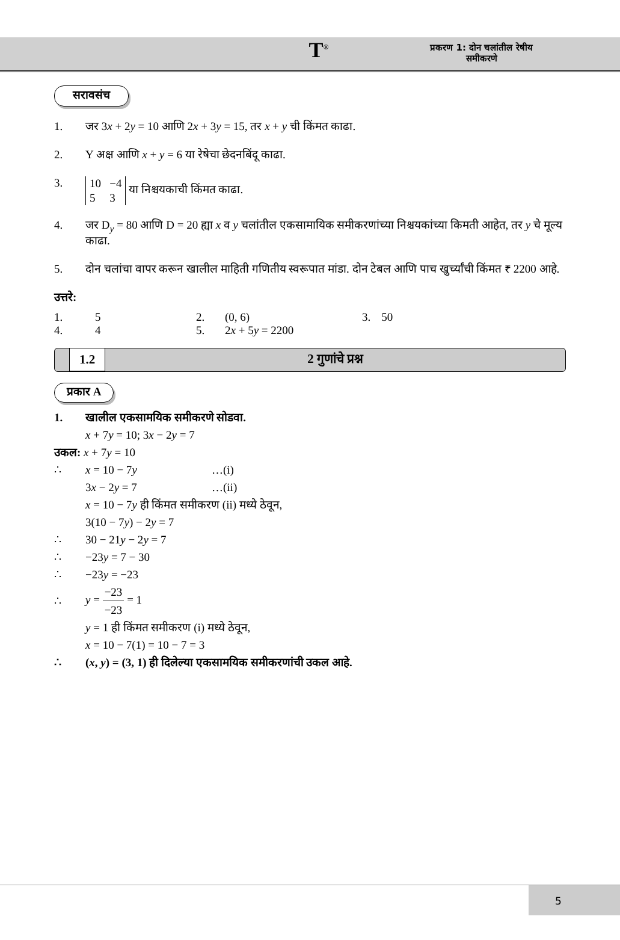T<sup>®</sup>
प्रकरण 1: दोन चलांतील रेषीय
समीकरणे
सरावसंच
1. जर 3x + 2y = 10 आणि 2x + 3y = 15, तर x + y ची किंमत काढा.
2. Y अक्ष आणि x + y = 6 या रेषेचा छेदनबिंदू काढा.
3.
10 −4
5 3 या निश्चयकाची किंमत काढा.
4. जर D<sub>y</sub> = 80 आणि D = 20 ह्या x व y चलांतील एकसामायिक समीकरणांच्या निश्चयकांच्या किमती आहेत, तर y चे मूल्य काढा.
5. दोन चलांचा वापर करून खालील माहिती गणितीय स्वरूपात मांडा. दोन टेबल आणि पाच खुर्च्यांची किंमत ₹ 2200 आहे.
उत्तरे:
| 1. | 5 | 2. | (0, 6) | 3. | 50 |
| 4. | 4 | 5. | 2 x + 5 y = 2200 | | |
1.2 2 गुणांचे प्रश्न
प्रकार A
1. खालील एकसामयिक समीकरणे सोडवा.
x + 7y = 10; 3x − 2y = 7
उकल: x + 7y = 10
∴ x = 10 − 7y …(i)
3x − 2y = 7 …(ii)
x = 10 − 7y ही किंमत समीकरण (ii) मध्ये ठेवून,
3(10 − 7y) − 2y = 7
∴ 30 − 21y − 2y = 7
∴ −23y = 7 − 30
∴ −23y = −23
∴ y = −23 −23 = 1
y = 1 ही किंमत समीकरण (i) मध्ये ठेवून,
x = 10 − 7(1) = 10 − 7 = 3
∴ (x, y) = (3, 1) ही दिलेल्या एकसामयिक समीकरणांची उकल आहे.
5